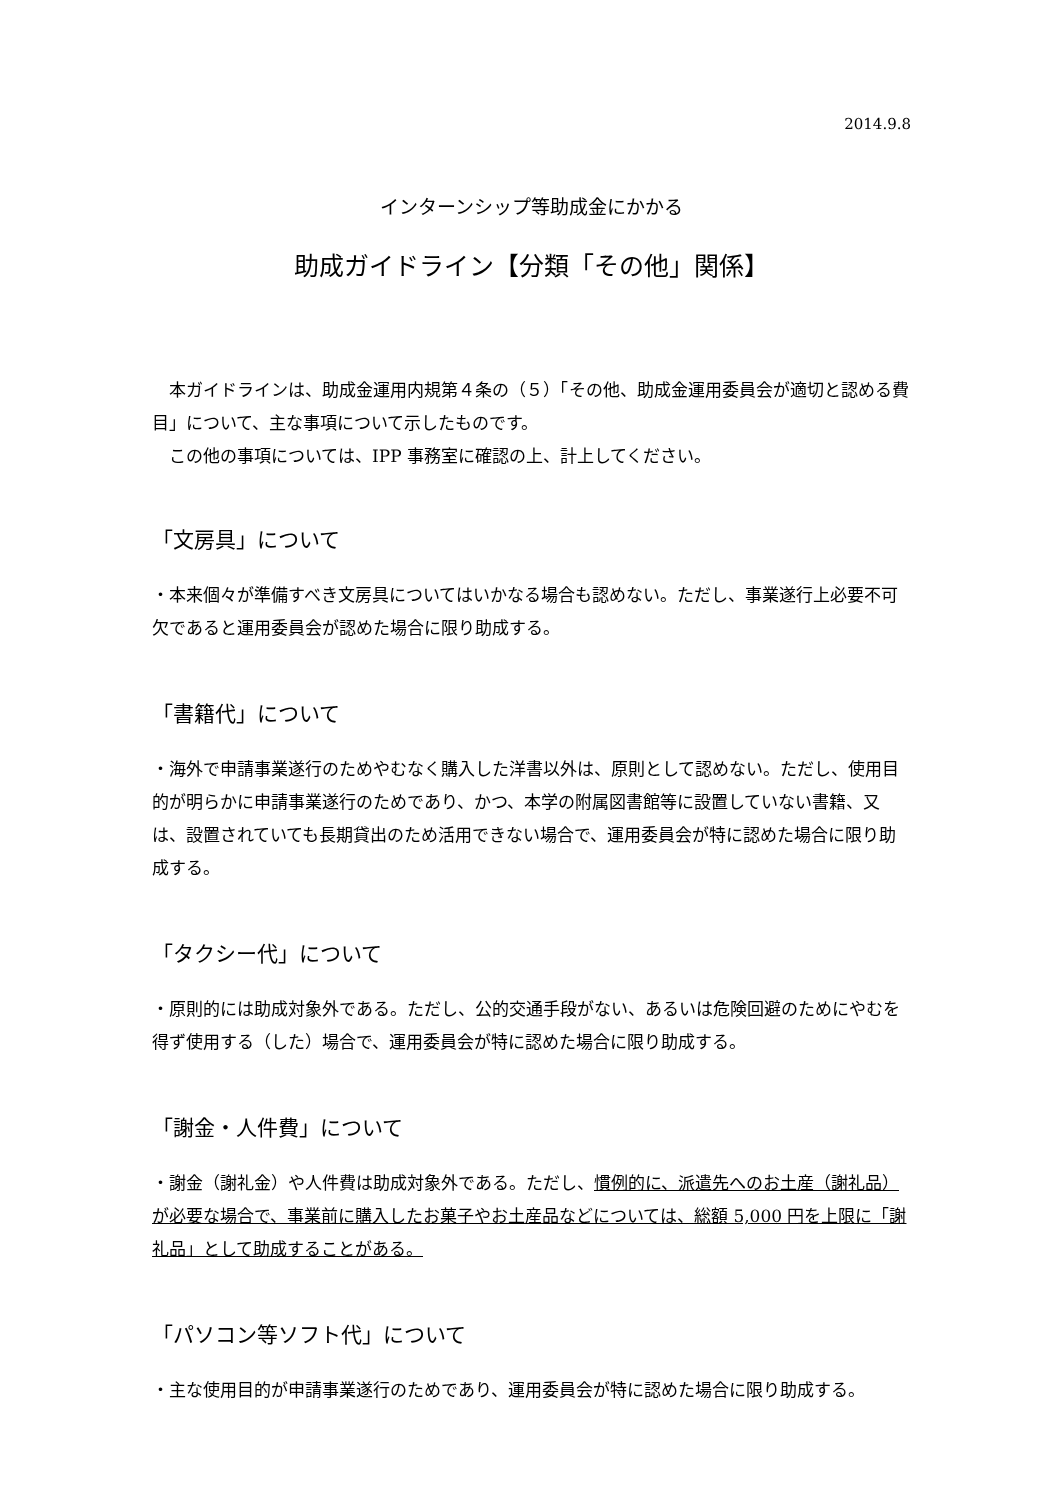2014.9.8
インターンシップ等助成金にかかる
助成ガイドライン【分類「その他」関係】
　本ガイドラインは、助成金運用内規第４条の（５）「その他、助成金運用委員会が適切と認める費目」について、主な事項について示したものです。
　この他の事項については、IPP 事務室に確認の上、計上してください。
「文房具」について
・本来個々が準備すべき文房具についてはいかなる場合も認めない。ただし、事業遂行上必要不可欠であると運用委員会が認めた場合に限り助成する。
「書籍代」について
・海外で申請事業遂行のためやむなく購入した洋書以外は、原則として認めない。ただし、使用目的が明らかに申請事業遂行のためであり、かつ、本学の附属図書館等に設置していない書籍、又は、設置されていても長期貸出のため活用できない場合で、運用委員会が特に認めた場合に限り助成する。
「タクシー代」について
・原則的には助成対象外である。ただし、公的交通手段がない、あるいは危険回避のためにやむを得ず使用する（した）場合で、運用委員会が特に認めた場合に限り助成する。
「謝金・人件費」について
・謝金（謝礼金）や人件費は助成対象外である。ただし、慣例的に、派遣先へのお土産（謝礼品）が必要な場合で、事業前に購入したお菓子やお土産品などについては、総額 5,000 円を上限に「謝礼品」として助成することがある。
「パソコン等ソフト代」について
・主な使用目的が申請事業遂行のためであり、運用委員会が特に認めた場合に限り助成する。